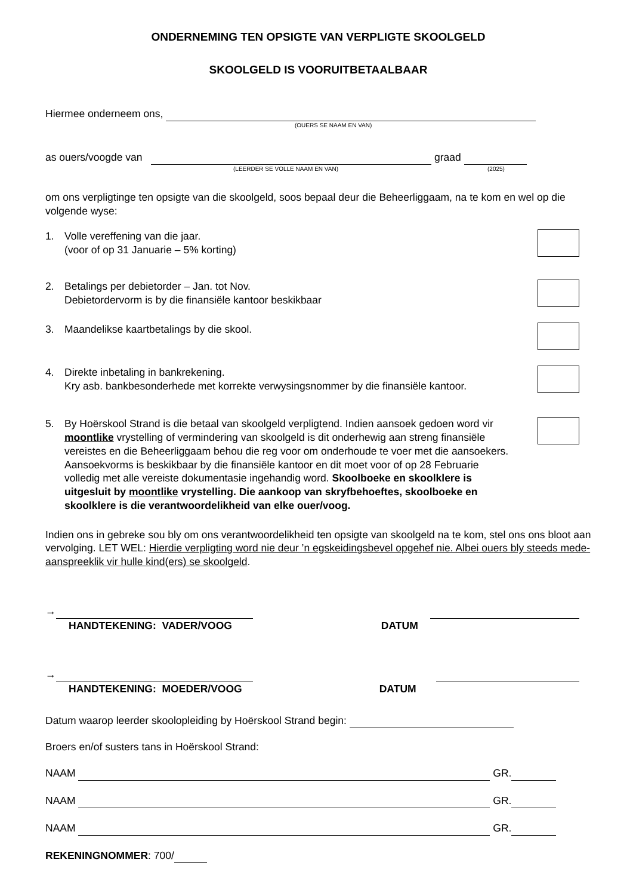ONDERNEMING TEN OPSIGTE VAN VERPLIGTE SKOOLGELD
SKOOLGELD IS VOORUITBETAALBAAR
Hiermee onderneem ons,
(OUERS SE NAAM EN VAN)
as ouers/voogde van graad
(LEERDER SE VOLLE NAAM EN VAN) (2025)
om ons verpligtinge ten opsigte van die skoolgeld, soos bepaal deur die Beheerliggaam, na te kom en wel op die volgende wyse:
1. Volle vereffening van die jaar.
(voor of op 31 Januarie – 5% korting)
2. Betalings per debietorder – Jan. tot Nov.
Debietordervorm is by die finansiële kantoor beskikbaar
3. Maandelikse kaartbetalings by die skool.
4. Direkte inbetaling in bankrekening.
Kry asb. bankbesonderhede met korrekte verwysingsnommer by die finansiële kantoor.
5. By Hoërskool Strand is die betaal van skoolgeld verpligtend. Indien aansoek gedoen word vir moontlike vrystelling of vermindering van skoolgeld is dit onderhewig aan streng finansiële vereistes en die Beheerliggaam behou die reg voor om onderhoude te voer met die aansoekers. Aansoekvorms is beskikbaar by die finansiële kantoor en dit moet voor of op 28 Februarie volledig met alle vereiste dokumentasie ingehandig word. Skoolboeke en skoolklere is uitgesluit by moontlike vrystelling. Die aankoop van skryfbehoeftes, skoolboeke en skoolklere is die verantwoordelikheid van elke ouer/voog.
Indien ons in gebreke sou bly om ons verantwoordelikheid ten opsigte van skoolgeld na te kom, stel ons ons bloot aan vervolging. LET WEL: Hierdie verpligting word nie deur ’n egskeidingsbevel opgehef nie. Albei ouers bly steeds mede-aanspreeklik vir hulle kind(ers) se skoolgeld.
→
HANDTEKENING: VADER/VOOG DATUM
→
HANDTEKENING: MOEDER/VOOG DATUM
Datum waarop leerder skoolopleiding by Hoërskool Strand begin:
Broers en/of susters tans in Hoërskool Strand:
NAAM GR.
NAAM GR.
NAAM GR.
REKENINGNOMMER: 700/